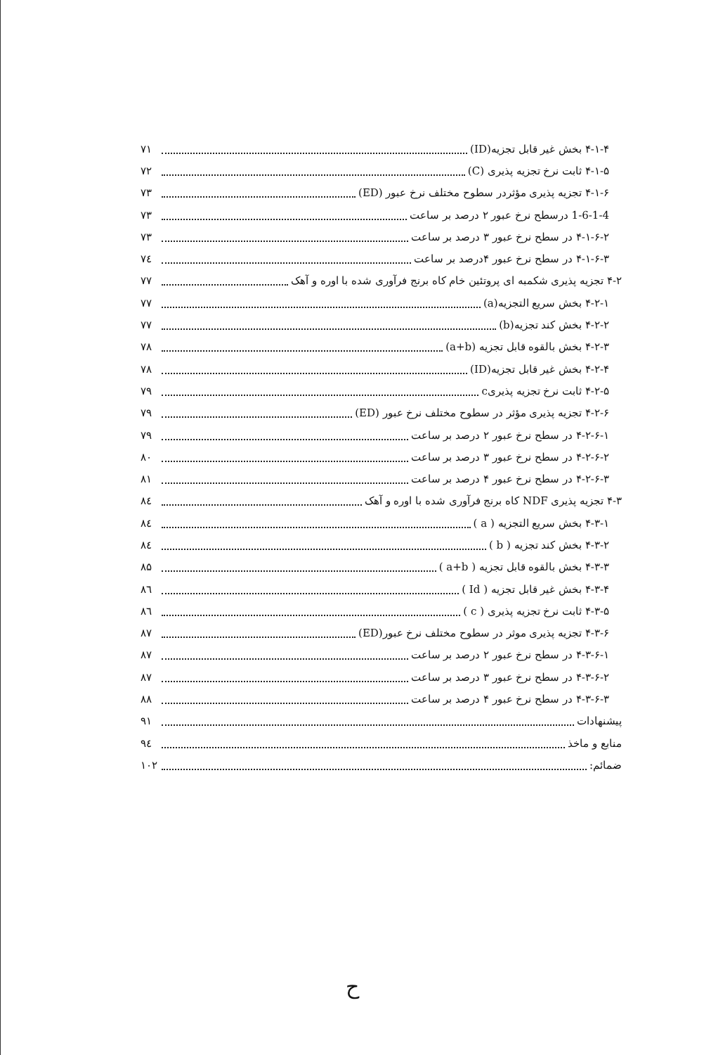۴-۱-۴ بخش غیر قابل تجزیه(ID) ۷۱
۴-۱-۵ ثابت نرخ تجزیه پذیری (C) ۷۲
۴-۱-۶ تجزیه پذیری مؤثردر سطوح مختلف نرخ عبور (ED) ۷۳
1-6-1-4 درسطح نرخ عبور ۲ درصد بر ساعت ۷۳
۴-۱-۶-۲ در سطح نرخ عبور ۳ درصد بر ساعت ۷۳
۴-۱-۶-۳ در سطح نرخ عبور ۴درصد بر ساعت ۷٤
۴-۲ تجزیه پذیری شکمبه ای پروتئین خام کاه برنج فرآوری شده با اوره و آهک ۷۷
۴-۲-۱ بخش سریع التجزیه(a) ۷۷
۴-۲-۲ بخش کند تجزیه(b) ۷۷
۴-۲-۳ بخش بالقوه قابل تجزیه (a+b) ۷۸
۴-۲-۴ بخش غیر قابل تجزیه(ID) ۷۸
۴-۲-۵ ثابت نرخ تجزیه پذیریc ۷۹
۴-۲-۶ تجزیه پذیری مؤثر در سطوح مختلف نرخ عبور (ED) ۷۹
۴-۲-۶-۱ در سطح نرخ عبور ۲ درصد بر ساعت ۷۹
۴-۲-۶-۲ در سطح نرخ عبور ۳ درصد بر ساعت ۸۰
۴-۲-۶-۳ در سطح نرخ عبور ۴ درصد بر ساعت ۸۱
۴-۳ تجزیه پذیری NDF کاه برنج فرآوری شده با اوره و آهک ۸٤
۴-۳-۱ بخش سریع التجزیه ( a ) ۸٤
۴-۳-۲ بخش کند تجزیه ( b ) ۸٤
۴-۳-۳ بخش بالقوه قابل تجزیه ( a+b ) ۸۵
۴-۳-۴ بخش غیر قابل تجزیه ( Id ) ۸٦
۴-۳-۵ ثابت نرخ تجزیه پذیری ( c ) ۸٦
۴-۳-۶ تجزیه پذیری موثر در سطوح مختلف نرخ عبور(ED) ۸۷
۴-۳-۶-۱ در سطح نرخ عبور ۲ درصد بر ساعت ۸۷
۴-۳-۶-۲ در سطح نرخ عبور ۳ درصد بر ساعت ۸۷
۴-۳-۶-۳ در سطح نرخ عبور ۴ درصد بر ساعت ۸۸
پیشنهادات ۹۱
منابع و ماخذ ۹٤
ضمائم: ۱۰۲
ح